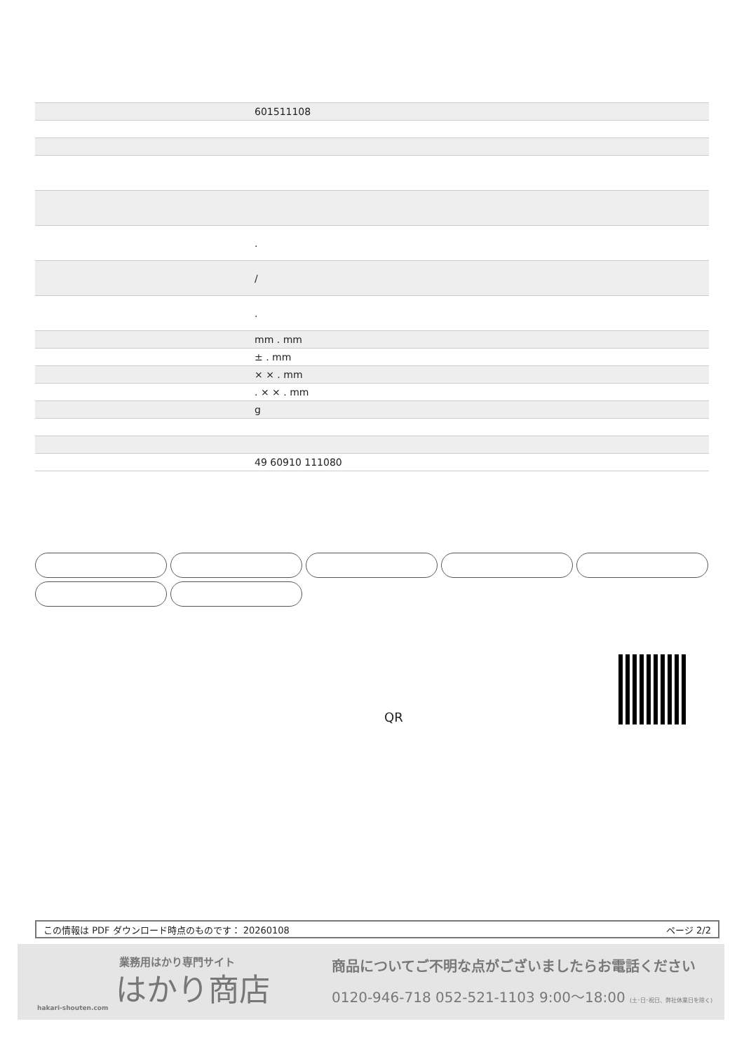| | 601511108 |
| | . |
| | / |
| | . |
| | mm . mm |
| | ± . mm |
| | × × . mm |
| | . × × . mm |
| | g |
| | 49 60910 111080 |
QR
この情報は PDF ダウンロード時点のものです： 20260108 ページ 2/2
業務用はかり専門サイト
はかり商店
hakari-shouten.com
商品についてご不明な点がございましたらお電話ください
0120-946-718 052-521-1103 9:00〜18:00 (土･日･祝日、弊社休業日を除く)